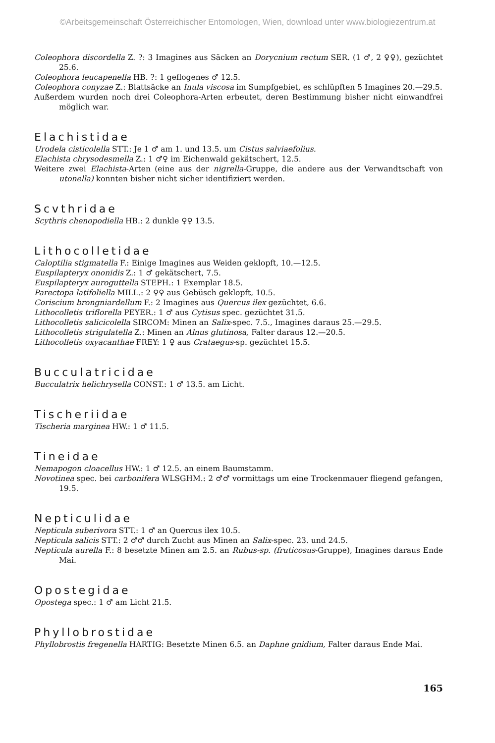©Arbeitsgemeinschaft Österreichischer Entomologen, Wien, download unter www.biologiezentrum.at
Coleophora discordella Z. ?: 3 Imagines aus Säcken an Dorycnium rectum SER. (1 ♂, 2 ♀♀), gezüchtet 25.6.
Coleophora leucapenella HB. ?: 1 geflogenes ♂ 12.5.
Coleophora conyzae Z.: Blattsäcke an Inula viscosa im Sumpfgebiet, es schlüpften 5 Imagines 20.—29.5.
Außerdem wurden noch drei Coleophora-Arten erbeutet, deren Bestimmung bisher nicht einwandfrei möglich war.
Elachistidae
Urodela cisticolella STT.: Je 1 ♂ am 1. und 13.5. um Cistus salviaefolius.
Elachista chrysodesmella Z.: 1 ♂♀ im Eichenwald gekätschert, 12.5.
Weitere zwei Elachista-Arten (eine aus der nigrella-Gruppe, die andere aus der Verwandtschaft von utonella) konnten bisher nicht sicher identifiziert werden.
Scvthridae
Scythris chenopodiella HB.: 2 dunkle ♀♀ 13.5.
Lithocolletidae
Caloptilia stigmatella F.: Einige Imagines aus Weiden geklopft, 10.—12.5.
Euspilapteryx ononidis Z.: 1 ♂ gekätschert, 7.5.
Euspilapteryx auroguttella STEPH.: 1 Exemplar 18.5.
Parectopa latifoliella MILL.: 2 ♀♀ aus Gebüsch geklopft, 10.5.
Coriscium brongniardellum F.: 2 Imagines aus Quercus ilex gezüchtet, 6.6.
Lithocolletis triflorella PEYER.: 1 ♂ aus Cytisus spec. gezüchtet 31.5.
Lithocolletis salicicolella SIRCOM: Minen an Salix-spec. 7.5., Imagines daraus 25.—29.5.
Lithocolletis strigulatella Z.: Minen an Alnus glutinosa, Falter daraus 12.—20.5.
Lithocolletis oxyacanthae FREY: 1 ♀ aus Crataegus-sp. gezüchtet 15.5.
Bucculatricidae
Bucculatrix helichrysella CONST.: 1 ♂ 13.5. am Licht.
Tischeriidae
Tischeria marginea HW.: 1 ♂ 11.5.
Tineidae
Nemapogon cloacellus HW.: 1 ♂ 12.5. an einem Baumstamm.
Novotinea spec. bei carbonifera WLSGHM.: 2 ♂♂ vormittags um eine Trockenmauer fliegend gefangen, 19.5.
Nepticulidae
Nepticula suberivora STT.: 1 ♂ an Quercus ilex 10.5.
Nepticula salicis STT.: 2 ♂♂ durch Zucht aus Minen an Salix-spec. 23. und 24.5.
Nepticula aurella F.: 8 besetzte Minen am 2.5. an Rubus-sp. (fruticosus-Gruppe), Imagines daraus Ende Mai.
Opostegidae
Opostega spec.: 1 ♂ am Licht 21.5.
Phyllobrostidae
Phyllobrostis fregenella HARTIG: Besetzte Minen 6.5. an Daphne gnidium, Falter daraus Ende Mai.
165